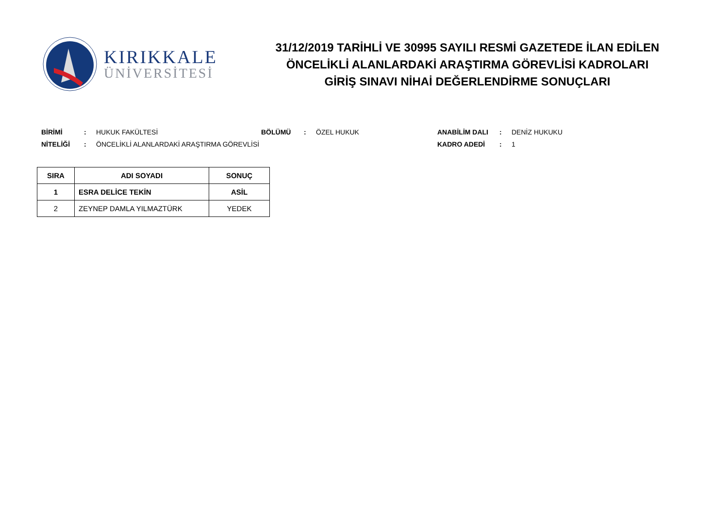KIRIKKALE
ÜNİVERSİTESİ
31/12/2019 TARİHLİ VE 30995 SAYILI RESMİ GAZETEDE İLAN EDİLEN
ÖNCELİKLİ ALANLARDAKİ ARAŞTIRMA GÖREVLİSİ KADROLARI
GİRİŞ SINAVI NİHAİ DEĞERLENDİRME SONUÇLARI
| BİRİMİ | : | HUKUK FAKÜLTESİ | BÖLÜMÜ | : | ÖZEL HUKUK | ANABİLİM DALI | : | DENİZ HUKUKU |
| NİTELİĞİ | : | ÖNCELİKLİ ALANLARDAKİ ARAŞTIRMA GÖREVLİSİ | | | | KADRO ADEDİ | : | 1 |
| SIRA | ADI SOYADI | SONUÇ |
| --- | --- | --- |
| 1 | ESRA DELİCE TEKİN | ASİL |
| 2 | ZEYNEP DAMLA YILMAZTÜRK | YEDEK |